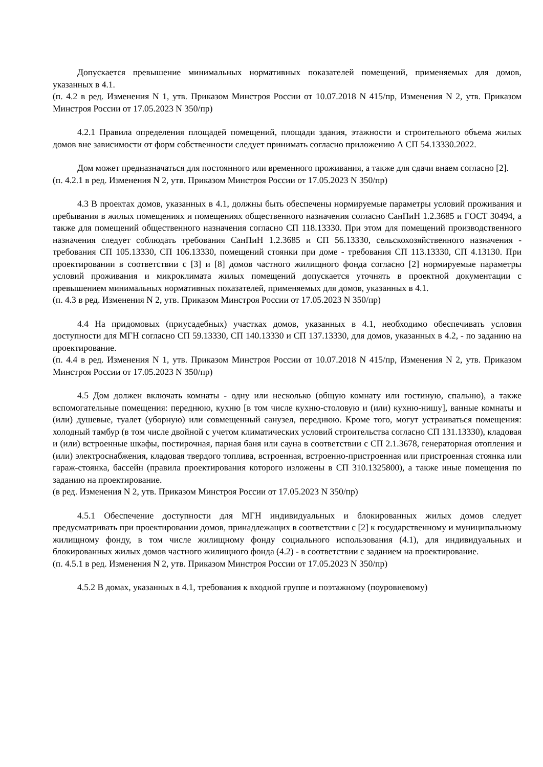Допускается превышение минимальных нормативных показателей помещений, применяемых для домов, указанных в 4.1.
(п. 4.2 в ред. Изменения N 1, утв. Приказом Минстроя России от 10.07.2018 N 415/пр, Изменения N 2, утв. Приказом Минстроя России от 17.05.2023 N 350/пр)
4.2.1 Правила определения площадей помещений, площади здания, этажности и строительного объема жилых домов вне зависимости от форм собственности следует принимать согласно приложению А СП 54.13330.2022.
Дом может предназначаться для постоянного или временного проживания, а также для сдачи внаем согласно [2].
(п. 4.2.1 в ред. Изменения N 2, утв. Приказом Минстроя России от 17.05.2023 N 350/пр)
4.3 В проектах домов, указанных в 4.1, должны быть обеспечены нормируемые параметры условий проживания и пребывания в жилых помещениях и помещениях общественного назначения согласно СанПиН 1.2.3685 и ГОСТ 30494, а также для помещений общественного назначения согласно СП 118.13330. При этом для помещений производственного назначения следует соблюдать требования СанПиН 1.2.3685 и СП 56.13330, сельскохозяйственного назначения - требования СП 105.13330, СП 106.13330, помещений стоянки при доме - требования СП 113.13330, СП 4.13130. При проектировании в соответствии с [3] и [8] домов частного жилищного фонда согласно [2] нормируемые параметры условий проживания и микроклимата жилых помещений допускается уточнять в проектной документации с превышением минимальных нормативных показателей, применяемых для домов, указанных в 4.1.
(п. 4.3 в ред. Изменения N 2, утв. Приказом Минстроя России от 17.05.2023 N 350/пр)
4.4 На придомовых (приусадебных) участках домов, указанных в 4.1, необходимо обеспечивать условия доступности для МГН согласно СП 59.13330, СП 140.13330 и СП 137.13330, для домов, указанных в 4.2, - по заданию на проектирование.
(п. 4.4 в ред. Изменения N 1, утв. Приказом Минстроя России от 10.07.2018 N 415/пр, Изменения N 2, утв. Приказом Минстроя России от 17.05.2023 N 350/пр)
4.5 Дом должен включать комнаты - одну или несколько (общую комнату или гостиную, спальню), а также вспомогательные помещения: переднюю, кухню [в том числе кухню-столовую и (или) кухню-нишу], ванные комнаты и (или) душевые, туалет (уборную) или совмещенный санузел, переднюю. Кроме того, могут устраиваться помещения: холодный тамбур (в том числе двойной с учетом климатических условий строительства согласно СП 131.13330), кладовая и (или) встроенные шкафы, постирочная, парная баня или сауна в соответствии с СП 2.1.3678, генераторная отопления и (или) электроснабжения, кладовая твердого топлива, встроенная, встроенно-пристроенная или пристроенная стоянка или гараж-стоянка, бассейн (правила проектирования которого изложены в СП 310.1325800), а также иные помещения по заданию на проектирование.
(в ред. Изменения N 2, утв. Приказом Минстроя России от 17.05.2023 N 350/пр)
4.5.1 Обеспечение доступности для МГН индивидуальных и блокированных жилых домов следует предусматривать при проектировании домов, принадлежащих в соответствии с [2] к государственному и муниципальному жилищному фонду, в том числе жилищному фонду социального использования (4.1), для индивидуальных и блокированных жилых домов частного жилищного фонда (4.2) - в соответствии с заданием на проектирование.
(п. 4.5.1 в ред. Изменения N 2, утв. Приказом Минстроя России от 17.05.2023 N 350/пр)
4.5.2 В домах, указанных в 4.1, требования к входной группе и поэтажному (поуровневому)